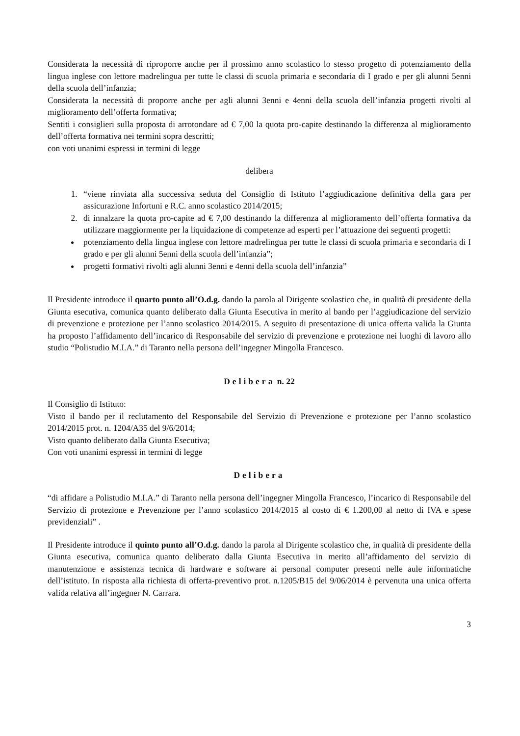Considerata la necessità di riproporre anche per il prossimo anno scolastico lo stesso progetto di potenziamento della lingua inglese con lettore madrelingua per tutte le classi di scuola primaria e secondaria di I grado e per gli alunni 5enni della scuola dell’infanzia;
Considerata la necessità di proporre anche per agli alunni 3enni e 4enni della scuola dell’infanzia progetti rivolti al miglioramento dell’offerta formativa;
Sentiti i consiglieri sulla proposta di arrotondare ad € 7,00 la quota pro-capite destinando la differenza al miglioramento dell’offerta formativa nei termini sopra descritti;
con voti unanimi espressi in termini di legge
delibera
1. “viene rinviata alla successiva seduta del Consiglio di Istituto l’aggiudicazione definitiva della gara per assicurazione Infortuni e R.C. anno scolastico 2014/2015;
2. di innalzare la quota pro-capite ad € 7,00 destinando la differenza al miglioramento dell’offerta formativa da utilizzare maggiormente per la liquidazione di competenze ad esperti per l’attuazione dei seguenti progetti:
potenziamento della lingua inglese con lettore madrelingua per tutte le classi di scuola primaria e secondaria di I grado e per gli alunni 5enni della scuola dell’infanzia”;
progetti formativi rivolti agli alunni 3enni e 4enni della scuola dell’infanzia”
Il Presidente introduce il quarto punto all’O.d.g. dando la parola al Dirigente scolastico che, in qualità di presidente della Giunta esecutiva, comunica quanto deliberato dalla Giunta Esecutiva in merito al bando per l’aggiudicazione del servizio di prevenzione e protezione per l’anno scolastico 2014/2015. A seguito di presentazione di unica offerta valida la Giunta ha proposto l’affidamento dell’incarico di Responsabile del servizio di prevenzione e protezione nei luoghi di lavoro allo studio “Polistudio M.I.A.” di Taranto nella persona dell’ingegner Mingolla Francesco.
Delibera n. 22
Il Consiglio di Istituto:
Visto il bando per il reclutamento del Responsabile del Servizio di Prevenzione e protezione per l’anno scolastico 2014/2015 prot. n. 1204/A35 del 9/6/2014;
Visto quanto deliberato dalla Giunta Esecutiva;
Con voti unanimi espressi in termini di legge
Delibera
“di affidare a Polistudio M.I.A.” di Taranto nella persona dell’ingegner Mingolla Francesco, l’incarico di Responsabile del Servizio di protezione e Prevenzione per l’anno scolastico 2014/2015 al costo di € 1.200,00 al netto di IVA e spese previdenziali” .
Il Presidente introduce il quinto punto all’O.d.g. dando la parola al Dirigente scolastico che, in qualità di presidente della Giunta esecutiva, comunica quanto deliberato dalla Giunta Esecutiva in merito all’affidamento del servizio di manutenzione e assistenza tecnica di hardware e software ai personal computer presenti nelle aule informatiche dell’istituto. In risposta alla richiesta di offerta-preventivo prot. n.1205/B15 del 9/06/2014 è pervenuta una unica offerta valida relativa all’ingegner N. Carrara.
3